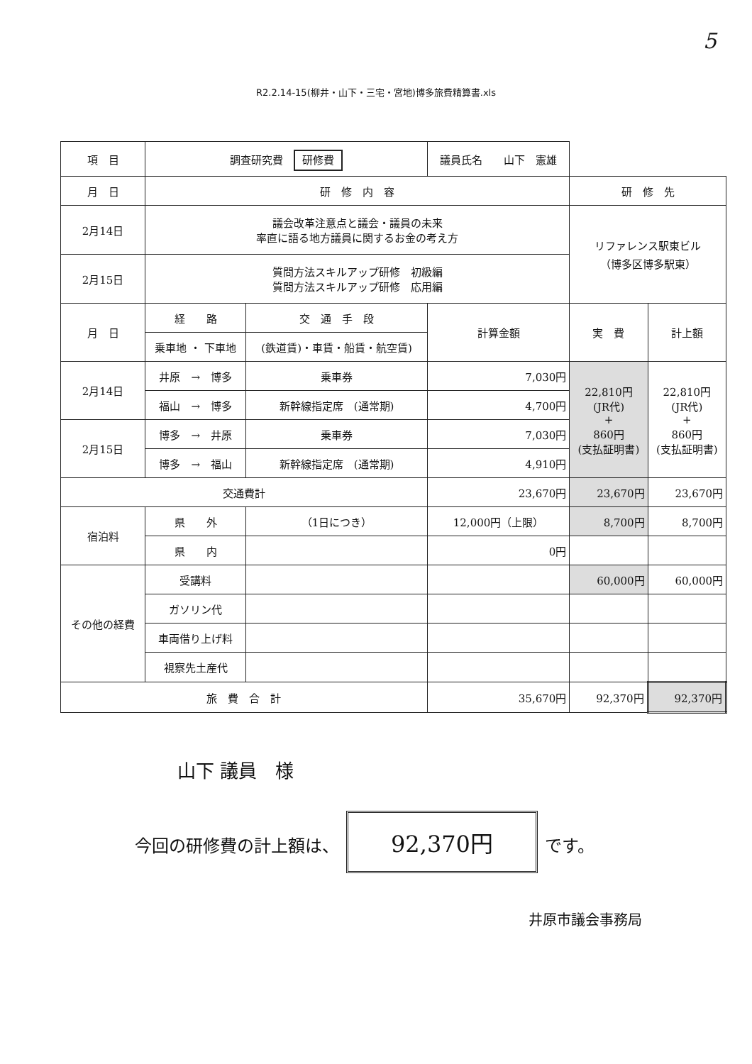5
R2.2.14-15(柳井・山下・三宅・宮地)博多旅費精算書.xls
| 項 目 | 調査研究費 研修費 | | 議員氏名 山下 憲雄 | | |
| 月 日 | 研 修 内 容 | | | 研 修 先 | |
| 2月14日 | 議会改革注意点と議会・議員の未来 率直に語る地方議員に関するお金の考え方 | | | リファレンス駅東ビル （博多区博多駅東） | |
| 2月15日 | 質問方法スキルアップ研修 初級編 質問方法スキルアップ研修 応用編 | | | | |
| 月 日 | 経 路 | 交 通 手 段 | 計算金額 | 実 費 | 計上額 |
| | 乗車地 ・ 下車地 | (鉄道賃)・車賃・船賃・航空賃) | | | |
| 2月14日 | 井原 → 博多 | 乗車券 | 7,030円 | 22,810円 (JR代) + 860円 (支払証明書) | 22,810円 (JR代) + 860円 (支払証明書) |
| | 福山 → 博多 | 新幹線指定席 (通常期) | 4,700円 | | |
| 2月15日 | 博多 → 井原 | 乗車券 | 7,030円 | | |
| | 博多 → 福山 | 新幹線指定席 (通常期) | 4,910円 | | |
| 交通費計 | | | 23,670円 | 23,670円 | 23,670円 |
| 宿泊料 | 県 外 | （1日につき） | 12,000円（上限） | 8,700円 | 8,700円 |
| | 県 内 | | 0円 | | |
| その他の経費 | 受講料 | | | 60,000円 | 60,000円 |
| | ガソリン代 | | | | |
| | 車両借り上げ料 | | | | |
| | 視察先土産代 | | | | |
| 旅 費 合 計 | | | 35,670円 | 92,370円 | 92,370円 |
山下 議員　様
今回の研修費の計上額は、 92,370円 です。
井原市議会事務局